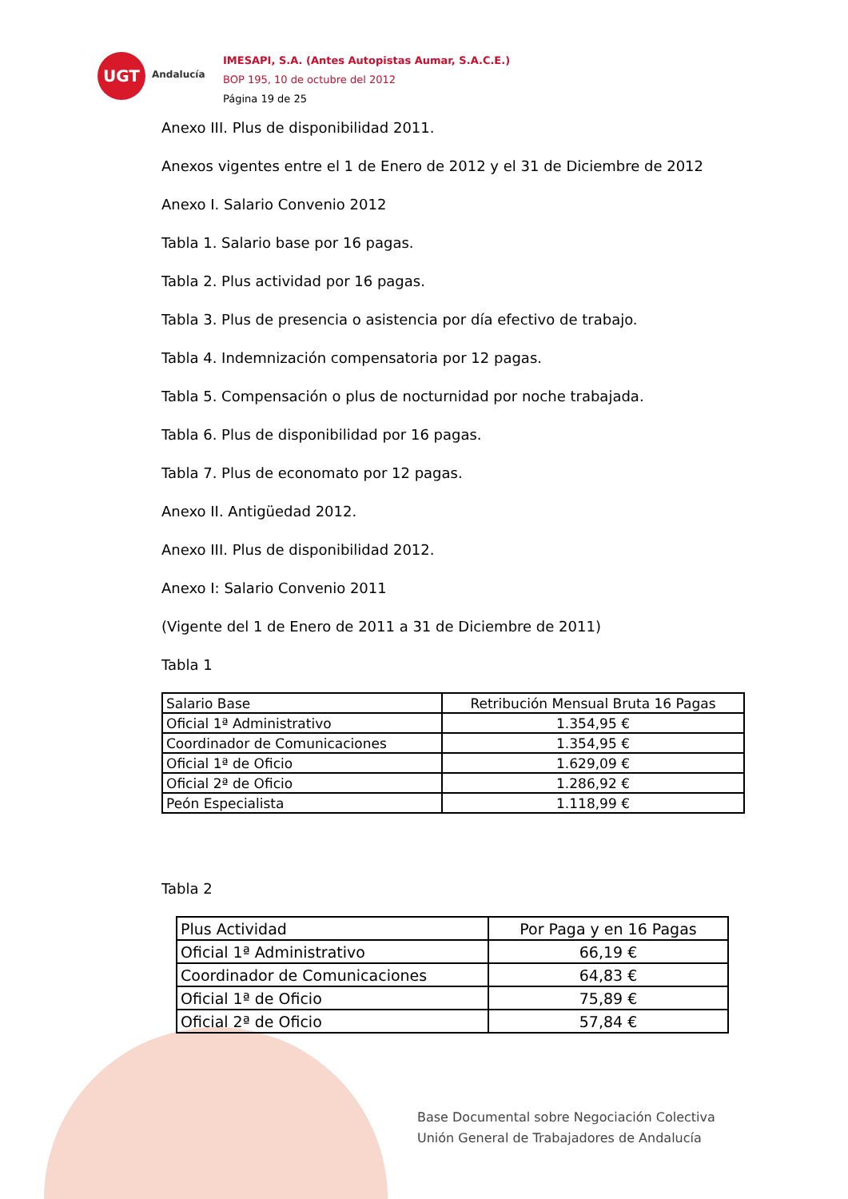UGT
Andalucía
IMESAPI, S.A. (Antes Autopistas Aumar, S.A.C.E.)
BOP 195, 10 de octubre del 2012
Página 19 de 25
Anexo III. Plus de disponibilidad 2011.
Anexos vigentes entre el 1 de Enero de 2012 y el 31 de Diciembre de 2012
Anexo I. Salario Convenio 2012
Tabla 1. Salario base por 16 pagas.
Tabla 2. Plus actividad por 16 pagas.
Tabla 3. Plus de presencia o asistencia por día efectivo de trabajo.
Tabla 4. Indemnización compensatoria por 12 pagas.
Tabla 5. Compensación o plus de nocturnidad por noche trabajada.
Tabla 6. Plus de disponibilidad por 16 pagas.
Tabla 7. Plus de economato por 12 pagas.
Anexo II. Antigüedad 2012.
Anexo III. Plus de disponibilidad 2012.
Anexo I: Salario Convenio 2011
(Vigente del 1 de Enero de 2011 a 31 de Diciembre de 2011)
Tabla 1
| Salario Base | Retribución Mensual Bruta 16 Pagas |
| Oficial 1ª Administrativo | 1.354,95 € |
| Coordinador de Comunicaciones | 1.354,95 € |
| Oficial 1ª de Oficio | 1.629,09 € |
| Oficial 2ª de Oficio | 1.286,92 € |
| Peón Especialista | 1.118,99 € |
Tabla 2
| Plus Actividad | Por Paga y en 16 Pagas |
| Oficial 1ª Administrativo | 66,19 € |
| Coordinador de Comunicaciones | 64,83 € |
| Oficial 1ª de Oficio | 75,89 € |
| Oficial 2ª de Oficio | 57,84 € |
Base Documental sobre Negociación Colectiva
Unión General de Trabajadores de Andalucía